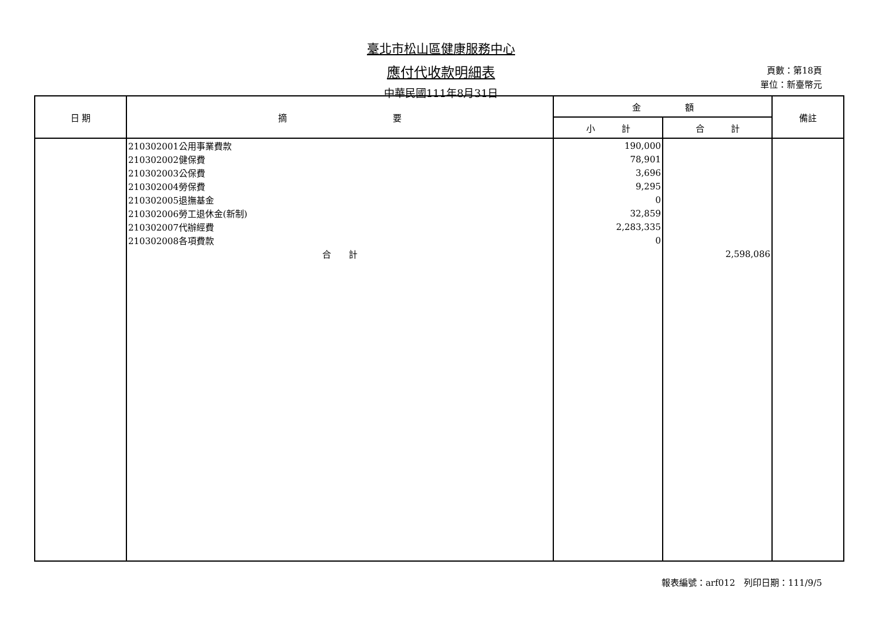臺北市松山區健康服務中心
應付代收款明細表
中華民國111年8月31日
頁數：第18頁
單位：新臺幣元
| 日 期 | 摘 要 | 金 額 | | 備註 |
| --- | --- | --- | --- | --- |
| | | 小 計 | 合 計 | |
| | 210302001公用事業費款 | 190,000 | | |
| | 210302002健保費 | 78,901 | | |
| | 210302003公保費 | 3,696 | | |
| | 210302004勞保費 | 9,295 | | |
| | 210302005退撫基金 | 0 | | |
| | 210302006勞工退休金(新制) | 32,859 | | |
| | 210302007代辦經費 | 2,283,335 | | |
| | 210302008各項費款 | 0 | | |
| | 合 計 | | 2,598,086 | |
報表編號：arf012　列印日期：111/9/5